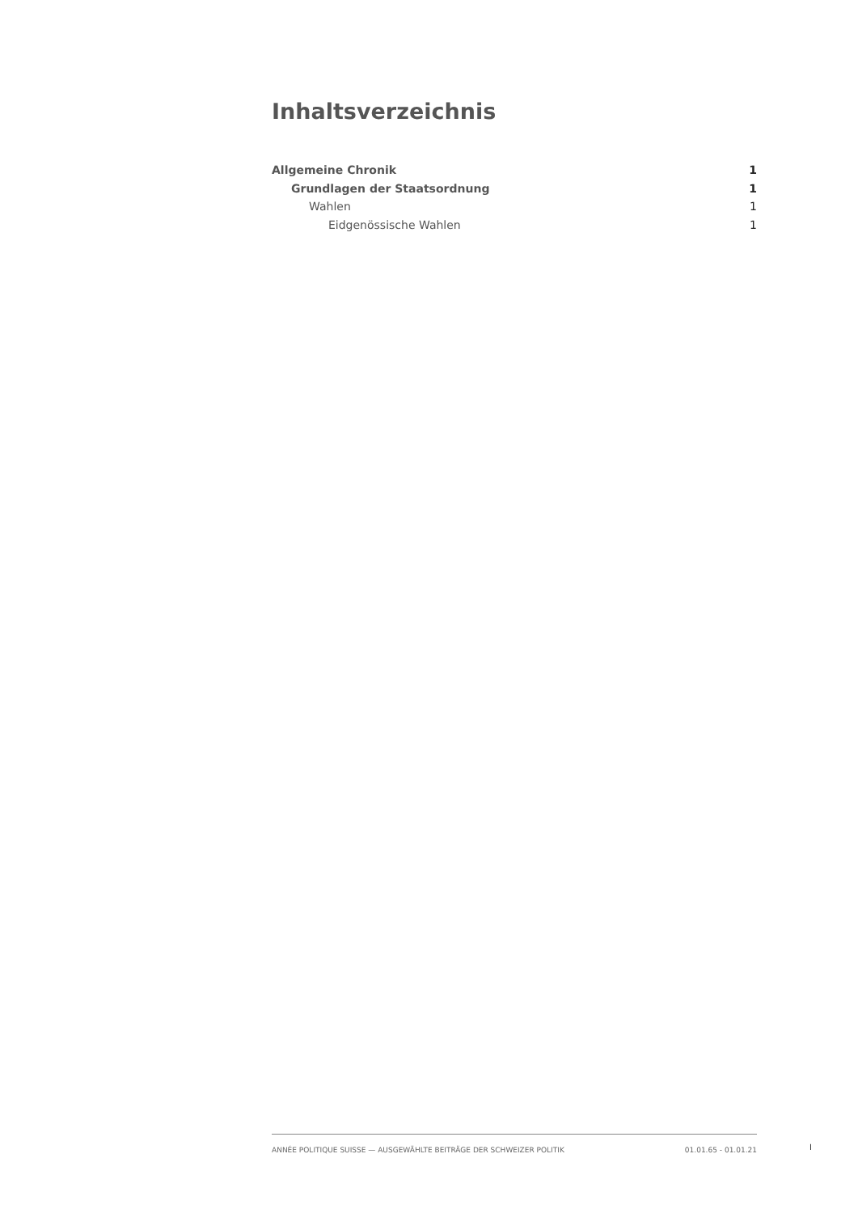Inhaltsverzeichnis
Allgemeine Chronik 1
Grundlagen der Staatsordnung 1
Wahlen 1
Eidgenössische Wahlen 1
ANNÉE POLITIQUE SUISSE — AUSGEWÄHLTE BEITRÄGE DER SCHWEIZER POLITIK 01.01.65 - 01.01.21
I